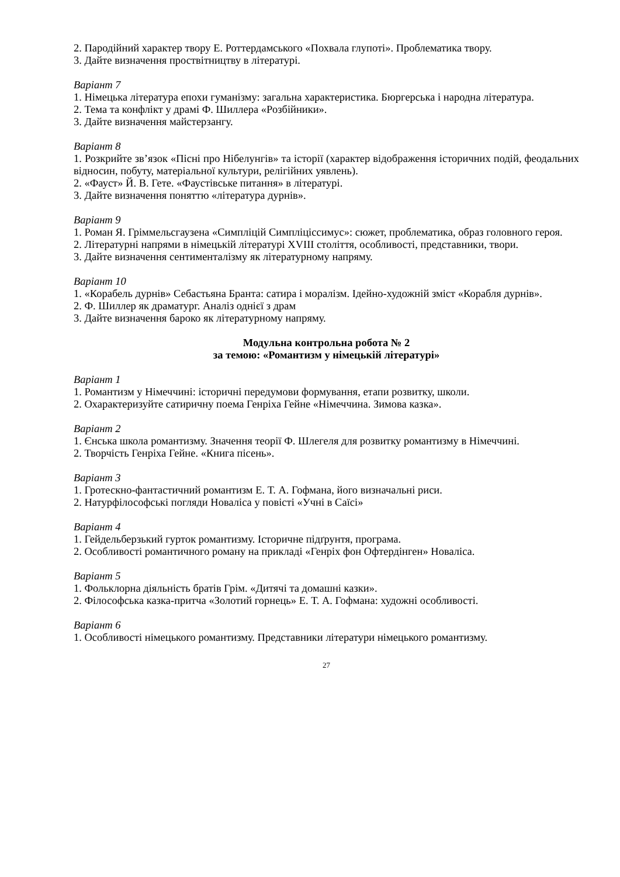2. Пародійний характер твору Е. Роттердамського «Похвала глупоті». Проблематика твору.
3. Дайте визначення проствітництву в літературі.
Варіант 7
1. Німецька література епохи гуманізму: загальна характеристика. Бюргерська і народна література.
2. Тема та конфлікт у драмі Ф. Шиллера «Розбійники».
3. Дайте визначення майстерзангу.
Варіант 8
1. Розкрийте зв’язок «Пісні про Нібелунгів» та історії (характер відображення історичних подій, феодальних відносин, побуту, матеріальної культури, релігійних уявлень).
2. «Фауст» Й. В. Гете. «Фаустівське питання» в літературі.
3. Дайте визначення поняттю «література дурнів».
Варіант 9
1. Роман Я. Гріммельсгаузена «Симпліцій Симпліціссимус»: сюжет, проблематика, образ головного героя.
2. Літературні напрями в німецькій літературі XVIII століття, особливості, представники, твори.
3. Дайте визначення сентименталізму як літературному напряму.
Варіант 10
1. «Корабель дурнів» Себастьяна Бранта: сатира і моралізм. Ідейно-художній зміст «Корабля дурнів».
2. Ф. Шиллер як драматург. Аналіз однієї з драм
3. Дайте визначення бароко як літературному напряму.
Модульна контрольна робота № 2
за темою: «Романтизм у німецькій літературі»
Варіант 1
1. Романтизм у Німеччині: історичні передумови формування, етапи розвитку, школи.
2. Охарактеризуйте сатиричну поема Генріха Гейне «Німеччина. Зимова казка».
Варіант 2
1. Єнська школа романтизму. Значення теорії Ф. Шлегеля для розвитку романтизму в Німеччині.
2. Творчість Генріха Гейне. «Книга пісень».
Варіант 3
1. Гротескно-фантастичний романтизм Е. Т. А. Гофмана, його визначальні риси.
2. Натурфілософські погляди Новаліса у повісті «Учні в Саїсі»
Варіант 4
1. Гейдельберзький гурток романтизму. Історичне підґрунтя, програма.
2. Особливості романтичного роману на прикладі «Генріх фон Офтердінген» Новаліса.
Варіант 5
1. Фольклорна діяльність братів Грім. «Дитячі та домашні казки».
2. Філософська казка-притча «Золотий горнець» Е. Т. А. Гофмана: художні особливості.
Варіант 6
1. Особливості німецького романтизму. Представники літератури німецького романтизму.
27